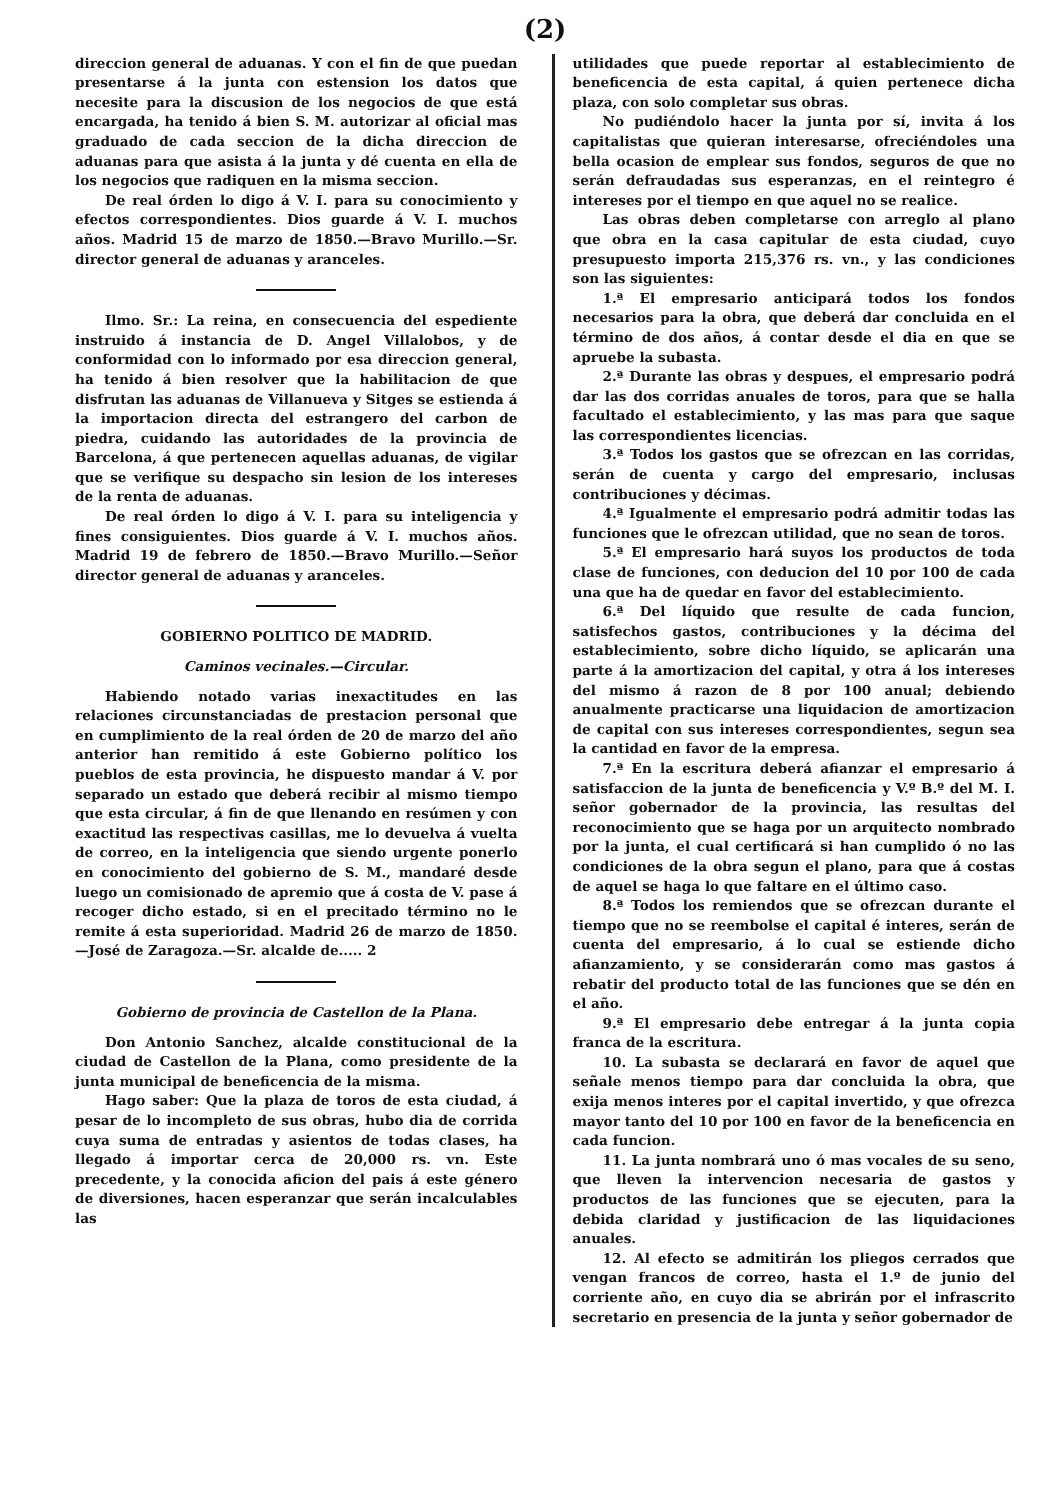(2)
direccion general de aduanas. Y con el fin de que puedan presentarse á la junta con estension los datos que necesite para la discusion de los negocios de que está encargada, ha tenido á bien S. M. autorizar al oficial mas graduado de cada seccion de la dicha direccion de aduanas para que asista á la junta y dé cuenta en ella de los negocios que radiquen en la misma seccion.
De real órden lo digo á V. I. para su conocimiento y efectos correspondientes. Dios guarde á V. I. muchos años. Madrid 15 de marzo de 1850.—Bravo Murillo.—Sr. director general de aduanas y aranceles.
Ilmo. Sr.: La reina, en consecuencia del espediente instruido á instancia de D. Angel Villalobos, y de conformidad con lo informado por esa direccion general, ha tenido á bien resolver que la habilitacion de que disfrutan las aduanas de Villanueva y Sitges se estienda á la importacion directa del estrangero del carbon de piedra, cuidando las autoridades de la provincia de Barcelona, á que pertenecen aquellas aduanas, de vigilar que se verifique su despacho sin lesion de los intereses de la renta de aduanas.
De real órden lo digo á V. I. para su inteligencia y fines consiguientes. Dios guarde á V. I. muchos años. Madrid 19 de febrero de 1850.—Bravo Murillo.—Señor director general de aduanas y aranceles.
GOBIERNO POLITICO DE MADRID.
Caminos vecinales.—Circular.
Habiendo notado varias inexactitudes en las relaciones circunstanciadas de prestacion personal que en cumplimiento de la real órden de 20 de marzo del año anterior han remitido á este Gobierno político los pueblos de esta provincia, he dispuesto mandar á V. por separado un estado que deberá recibir al mismo tiempo que esta circular, á fin de que llenando en resúmen y con exactitud las respectivas casillas, me lo devuelva á vuelta de correo, en la inteligencia que siendo urgente ponerlo en conocimiento del gobierno de S. M., mandaré desde luego un comisionado de apremio que á costa de V. pase á recoger dicho estado, si en el precitado término no le remite á esta superioridad. Madrid 26 de marzo de 1850.—José de Zaragoza.—Sr. alcalde de..... 2
Gobierno de provincia de Castellon de la Plana.
Don Antonio Sanchez, alcalde constitucional de la ciudad de Castellon de la Plana, como presidente de la junta municipal de beneficencia de la misma.
Hago saber: Que la plaza de toros de esta ciudad, á pesar de lo incompleto de sus obras, hubo dia de corrida cuya suma de entradas y asientos de todas clases, ha llegado á importar cerca de 20,000 rs. vn. Este precedente, y la conocida aficion del pais á este género de diversiones, hacen esperanzar que serán incalculables las
utilidades que puede reportar al establecimiento de beneficencia de esta capital, á quien pertenece dicha plaza, con solo completar sus obras.
No pudiéndolo hacer la junta por sí, invita á los capitalistas que quieran interesarse, ofreciéndoles una bella ocasion de emplear sus fondos, seguros de que no serán defraudadas sus esperanzas, en el reintegro é intereses por el tiempo en que aquel no se realice.
Las obras deben completarse con arreglo al plano que obra en la casa capitular de esta ciudad, cuyo presupuesto importa 215,376 rs. vn., y las condiciones son las siguientes:
1.ª El empresario anticipará todos los fondos necesarios para la obra, que deberá dar concluida en el término de dos años, á contar desde el dia en que se apruebe la subasta.
2.ª Durante las obras y despues, el empresario podrá dar las dos corridas anuales de toros, para que se halla facultado el establecimiento, y las mas para que saque las correspondientes licencias.
3.ª Todos los gastos que se ofrezcan en las corridas, serán de cuenta y cargo del empresario, inclusas contribuciones y décimas.
4.ª Igualmente el empresario podrá admitir todas las funciones que le ofrezcan utilidad, que no sean de toros.
5.ª El empresario hará suyos los productos de toda clase de funciones, con deducion del 10 por 100 de cada una que ha de quedar en favor del establecimiento.
6.ª Del líquido que resulte de cada funcion, satisfechos gastos, contribuciones y la décima del establecimiento, sobre dicho líquido, se aplicarán una parte á la amortizacion del capital, y otra á los intereses del mismo á razon de 8 por 100 anual; debiendo anualmente practicarse una liquidacion de amortizacion de capital con sus intereses correspondientes, segun sea la cantidad en favor de la empresa.
7.ª En la escritura deberá afianzar el empresario á satisfaccion de la junta de beneficencia y V.º B.º del M. I. señor gobernador de la provincia, las resultas del reconocimiento que se haga por un arquitecto nombrado por la junta, el cual certificará si han cumplido ó no las condiciones de la obra segun el plano, para que á costas de aquel se haga lo que faltare en el último caso.
8.ª Todos los remiendos que se ofrezcan durante el tiempo que no se reembolse el capital é interes, serán de cuenta del empresario, á lo cual se estiende dicho afianzamiento, y se considerarán como mas gastos á rebatir del producto total de las funciones que se dén en el año.
9.ª El empresario debe entregar á la junta copia franca de la escritura.
10. La subasta se declarará en favor de aquel que señale menos tiempo para dar concluida la obra, que exija menos interes por el capital invertido, y que ofrezca mayor tanto del 10 por 100 en favor de la beneficencia en cada funcion.
11. La junta nombrará uno ó mas vocales de su seno, que lleven la intervencion necesaria de gastos y productos de las funciones que se ejecuten, para la debida claridad y justificacion de las liquidaciones anuales.
12. Al efecto se admitirán los pliegos cerrados que vengan francos de correo, hasta el 1.º de junio del corriente año, en cuyo dia se abrirán por el infrascrito secretario en presencia de la junta y señor gobernador de